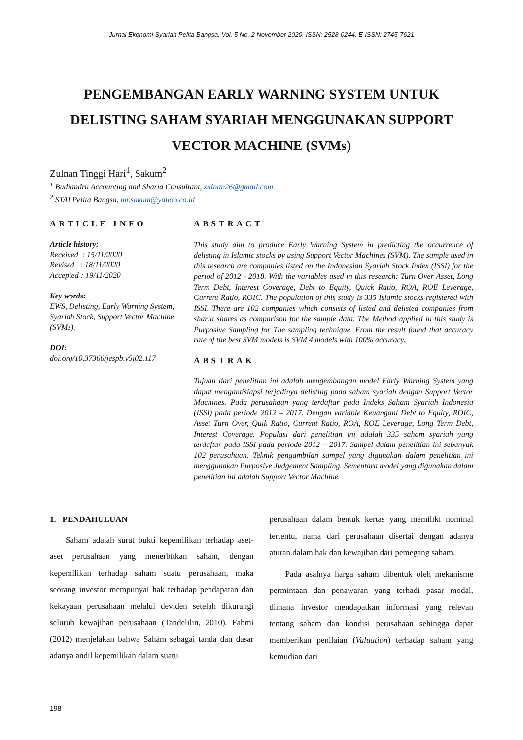Jurnal Ekonomi Syariah Pelita Bangsa, Vol. 5 No. 2 November 2020, ISSN: 2528-0244, E-ISSN: 2745-7621
PENGEMBANGAN EARLY WARNING SYSTEM UNTUK DELISTING SAHAM SYARIAH MENGGUNAKAN SUPPORT VECTOR MACHINE (SVMs)
Zulnan Tinggi Hari<sup>1</sup>, Sakum<sup>2</sup>
<sup>1</sup> Budiandru Accounting and Sharia Consultant, zulnan26@gmail.com
<sup>2</sup> STAI Pelita Bangsa, mr.sakum@yahoo.co.id
ARTICLE INFO
Article history:
Received : 15/11/2020
Revised : 18/11/2020
Accepted : 19/11/2020
Key words:
EWS, Delisting, Early Warning System, Syariah Stock, Support Vector Machine (SVMs).
DOI:
doi.org/10.37366/jespb.v5i02.117
ABSTRACT
This study aim to produce Early Warning System in predicting the occurrence of delisting in Islamic stocks by using Support Vector Machines (SVM). The sample used in this research are companies listed on the Indonesian Syariah Stock Index (ISSI) for the period of 2012 - 2018. With the variables used in this research: Turn Over Asset, Long Term Debt, Interest Coverage, Debt to Equity, Quick Ratio, ROA, ROE Leverage, Current Ratio, ROIC. The population of this study is 335 Islamic stocks registered with ISSI. There are 102 companies which consists of listed and delisted companies from sharia shares as comparison for the sample data. The Method applied in this study is Purposive Sampling for The sampling technique. From the result found that accuracy rate of the best SVM models is SVM 4 models with 100% accuracy.
ABSTRAK
Tujuan dari penelitian ini adalah mengembangan model Early Warning System yang dapat mengantisiapsi terjadinya delisting pada saham syariah dengan Support Vector Machines. Pada perusahaan yang terdaftar pada Indeks Saham Syariah Indonesia (ISSI) pada periode 2012 – 2017. Dengan variable Keuanganl Debt to Equity, ROIC, Asset Turn Over, Quik Ratio, Current Ratio, ROA, ROE Leverage, Long Term Debt, Interest Coverage. Populasi dari penelitian ini adalah 335 saham syariah yang terdaftar pada ISSI pada periode 2012 – 2017. Sampel dalam penelitian ini sebanyak 102 perusahaan. Teknik pengambilan sampel yang digunakan dalam penelitian ini menggunakan Purposive Judgement Sampling. Sementara model yang digunakan dalam penelitian ini adalah Support Vector Machine.
1. PENDAHULUAN
Saham adalah surat bukti kepemilikan terhadap aset-aset perusahaan yang menerbitkan saham, dengan kepemilikan terhadap saham suatu perusahaan, maka seorang investor mempunyai hak terhadap pendapatan dan kekayaan perusahaan melalui deviden setelah dikurangi seluruh kewajiban perusahaan (Tandelilin, 2010). Fahmi (2012) menjelakan bahwa Saham sebagai tanda dan dasar adanya andil kepemilikan dalam suatu
perusahaan dalam bentuk kertas yang memiliki nominal tertentu, nama dari perusahaan disertai dengan adanya aturan dalam hak dan kewajiban dari pemegang saham.
Pada asalnya harga saham dibentuk oleh mekanisme permintaan dan penawaran yang terhadi pasar modal, dimana investor mendapatkan informasi yang relevan tentang saham dan kondisi perusahaan sehingga dapat memberikan penilaian (Valuation) terhadap saham yang kemudian dari
198